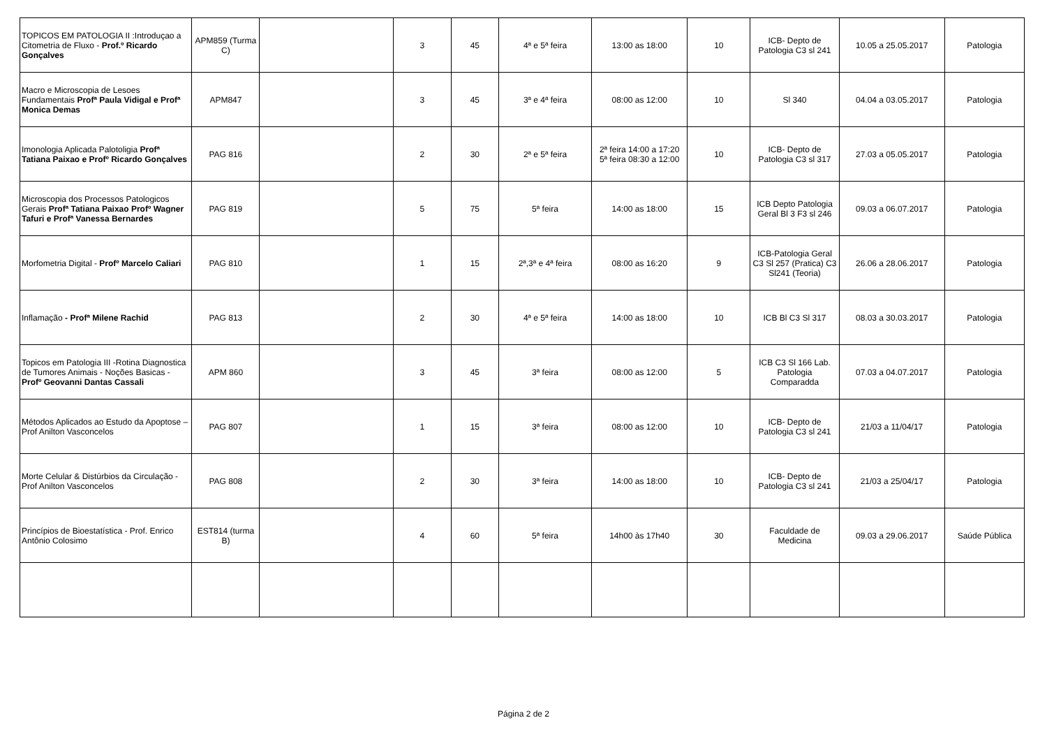| TOPICOS EM PATOLOGIA II :Introduçao a Citometria de Fluxo - Prof.º Ricardo Gonçalves | APM859 (Turma C) | | 3 | 45 | 4ª e 5ª feira | 13:00 as 18:00 | 10 | ICB- Depto de Patologia C3 sl 241 | 10.05 a 25.05.2017 | Patologia |
| Macro e Microscopia de Lesoes Fundamentais Profª Paula Vidigal e Profª Monica Demas | APM847 | | 3 | 45 | 3ª e 4ª feira | 08:00 as 12:00 | 10 | Sl 340 | 04.04 a 03.05.2017 | Patologia |
| Imonologia Aplicada Palotoligia Profª Tatiana Paixao e Profº Ricardo Gonçalves | PAG 816 | | 2 | 30 | 2ª e 5ª feira | 2ª feira 14:00 a 17:20 5ª feira 08:30 a 12:00 | 10 | ICB- Depto de Patologia C3 sl 317 | 27.03 a 05.05.2017 | Patologia |
| Microscopia dos Processos Patologicos Gerais Profª Tatiana Paixao Profº Wagner Tafuri e Profª Vanessa Bernardes | PAG 819 | | 5 | 75 | 5ª feira | 14:00 as 18:00 | 15 | ICB Depto Patologia Geral Bl 3 F3 sl 246 | 09.03 a 06.07.2017 | Patologia |
| Morfometria Digital - Profº Marcelo Caliari | PAG 810 | | 1 | 15 | 2ª,3ª e 4ª feira | 08:00 as 16:20 | 9 | ICB-Patologia Geral C3 Sl 257 (Pratica) C3 Sl241 (Teoria) | 26.06 a 28.06.2017 | Patologia |
| Inflamação - Profª Milene Rachid | PAG 813 | | 2 | 30 | 4ª e 5ª feira | 14:00 as 18:00 | 10 | ICB Bl C3 Sl 317 | 08.03 a 30.03.2017 | Patologia |
| Topicos em Patologia III -Rotina Diagnostica de Tumores Animais - Noções Basicas - Profº Geovanni Dantas Cassali | APM 860 | | 3 | 45 | 3ª feira | 08:00 as 12:00 | 5 | ICB C3 Sl 166 Lab. Patologia Comparadda | 07.03 a 04.07.2017 | Patologia |
| Métodos Aplicados ao Estudo da Apoptose – Prof Anilton Vasconcelos | PAG 807 | | 1 | 15 | 3ª feira | 08:00 as 12:00 | 10 | ICB- Depto de Patologia C3 sl 241 | 21/03 a 11/04/17 | Patologia |
| Morte Celular & Distúrbios da Circulação - Prof Anilton Vasconcelos | PAG 808 | | 2 | 30 | 3ª feira | 14:00 as 18:00 | 10 | ICB- Depto de Patologia C3 sl 241 | 21/03 a 25/04/17 | Patologia |
| Princípios de Bioestatística - Prof. Enrico Antônio Colosimo | EST814 (turma B) | | 4 | 60 | 5ª feira | 14h00 às 17h40 | 30 | Faculdade de Medicina | 09.03 a 29.06.2017 | Saúde Pública |
Página 2 de 2